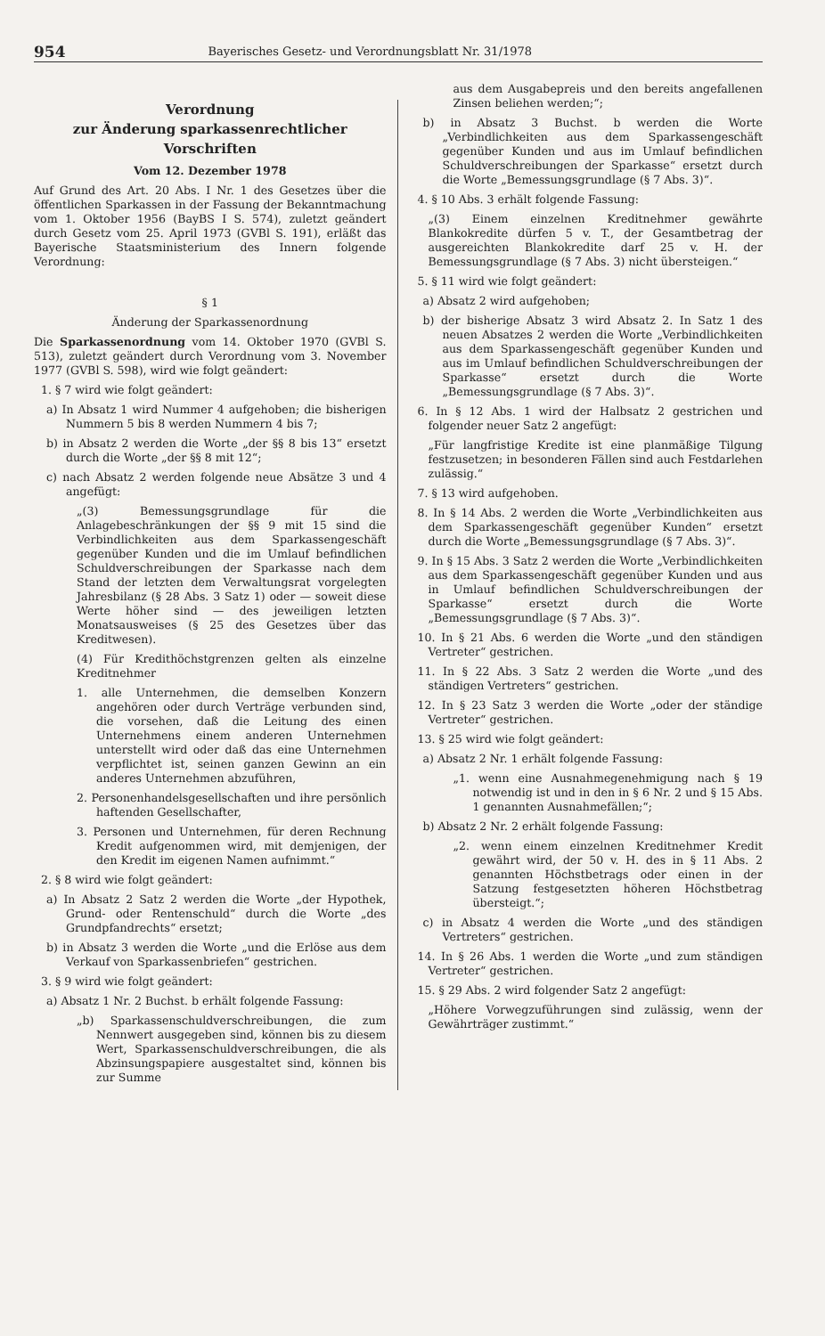954 Bayerisches Gesetz- und Verordnungsblatt Nr. 31/1978
Verordnung
zur Änderung sparkassenrechtlicher
Vorschriften
Vom 12. Dezember 1978
Auf Grund des Art. 20 Abs. I Nr. 1 des Gesetzes über die öffentlichen Sparkassen in der Fassung der Bekanntmachung vom 1. Oktober 1956 (BayBS I S. 574), zuletzt geändert durch Gesetz vom 25. April 1973 (GVBl S. 191), erläßt das Bayerische Staatsministerium des Innern folgende Verordnung:
§ 1
Änderung der Sparkassenordnung
Die Sparkassenordnung vom 14. Oktober 1970 (GVBl S. 513), zuletzt geändert durch Verordnung vom 3. November 1977 (GVBl S. 598), wird wie folgt geändert:
1. § 7 wird wie folgt geändert:
a) In Absatz 1 wird Nummer 4 aufgehoben; die bisherigen Nummern 5 bis 8 werden Nummern 4 bis 7;
b) in Absatz 2 werden die Worte „der §§ 8 bis 13“ ersetzt durch die Worte „der §§ 8 mit 12“;
c) nach Absatz 2 werden folgende neue Absätze 3 und 4 angefügt:
„(3) Bemessungsgrundlage für die Anlagebeschränkungen der §§ 9 mit 15 sind die Verbindlichkeiten aus dem Sparkassengeschäft gegenüber Kunden und die im Umlauf befindlichen Schuldverschreibungen der Sparkasse nach dem Stand der letzten dem Verwaltungsrat vorgelegten Jahresbilanz (§ 28 Abs. 3 Satz 1) oder — soweit diese Werte höher sind — des jeweiligen letzten Monatsausweises (§ 25 des Gesetzes über das Kreditwesen).
(4) Für Kredithöchstgrenzen gelten als einzelne Kreditnehmer
1. alle Unternehmen, die demselben Konzern angehören oder durch Verträge verbunden sind, die vorsehen, daß die Leitung des einen Unternehmens einem anderen Unternehmen unterstellt wird oder daß das eine Unternehmen verpflichtet ist, seinen ganzen Gewinn an ein anderes Unternehmen abzuführen,
2. Personenhandelsgesellschaften und ihre persönlich haftenden Gesellschafter,
3. Personen und Unternehmen, für deren Rechnung Kredit aufgenommen wird, mit demjenigen, der den Kredit im eigenen Namen aufnimmt.“
2. § 8 wird wie folgt geändert:
a) In Absatz 2 Satz 2 werden die Worte „der Hypothek, Grund- oder Rentenschuld“ durch die Worte „des Grundpfandrechts“ ersetzt;
b) in Absatz 3 werden die Worte „und die Erlöse aus dem Verkauf von Sparkassenbriefen“ gestrichen.
3. § 9 wird wie folgt geändert:
a) Absatz 1 Nr. 2 Buchst. b erhält folgende Fassung:
„b) Sparkassenschuldverschreibungen, die zum Nennwert ausgegeben sind, können bis zu diesem Wert, Sparkassenschuldverschreibungen, die als Abzinsungspapiere ausgestaltet sind, können bis zur Summe
aus dem Ausgabepreis und den bereits angefallenen Zinsen beliehen werden;“;
b) in Absatz 3 Buchst. b werden die Worte „Verbindlichkeiten aus dem Sparkassengeschäft gegenüber Kunden und aus im Umlauf befindlichen Schuldverschreibungen der Sparkasse“ ersetzt durch die Worte „Bemessungsgrundlage (§ 7 Abs. 3)“.
4. § 10 Abs. 3 erhält folgende Fassung:
„(3) Einem einzelnen Kreditnehmer gewährte Blankokredite dürfen 5 v. T., der Gesamtbetrag der ausgereichten Blankokredite darf 25 v. H. der Bemessungsgrundlage (§ 7 Abs. 3) nicht übersteigen.“
5. § 11 wird wie folgt geändert:
a) Absatz 2 wird aufgehoben;
b) der bisherige Absatz 3 wird Absatz 2. In Satz 1 des neuen Absatzes 2 werden die Worte „Verbindlichkeiten aus dem Sparkassengeschäft gegenüber Kunden und aus im Umlauf befindlichen Schuldverschreibungen der Sparkasse“ ersetzt durch die Worte „Bemessungsgrundlage (§ 7 Abs. 3)“.
6. In § 12 Abs. 1 wird der Halbsatz 2 gestrichen und folgender neuer Satz 2 angefügt:
„Für langfristige Kredite ist eine planmäßige Tilgung festzusetzen; in besonderen Fällen sind auch Festdarlehen zulässig.“
7. § 13 wird aufgehoben.
8. In § 14 Abs. 2 werden die Worte „Verbindlichkeiten aus dem Sparkassengeschäft gegenüber Kunden“ ersetzt durch die Worte „Bemessungsgrundlage (§ 7 Abs. 3)“.
9. In § 15 Abs. 3 Satz 2 werden die Worte „Verbindlichkeiten aus dem Sparkassengeschäft gegenüber Kunden und aus in Umlauf befindlichen Schuldverschreibungen der Sparkasse“ ersetzt durch die Worte „Bemessungsgrundlage (§ 7 Abs. 3)“.
10. In § 21 Abs. 6 werden die Worte „und den ständigen Vertreter“ gestrichen.
11. In § 22 Abs. 3 Satz 2 werden die Worte „und des ständigen Vertreters“ gestrichen.
12. In § 23 Satz 3 werden die Worte „oder der ständige Vertreter“ gestrichen.
13. § 25 wird wie folgt geändert:
a) Absatz 2 Nr. 1 erhält folgende Fassung:
„1. wenn eine Ausnahmegenehmigung nach § 19 notwendig ist und in den in § 6 Nr. 2 und § 15 Abs. 1 genannten Ausnahmefällen;“;
b) Absatz 2 Nr. 2 erhält folgende Fassung:
„2. wenn einem einzelnen Kreditnehmer Kredit gewährt wird, der 50 v. H. des in § 11 Abs. 2 genannten Höchstbetrags oder einen in der Satzung festgesetzten höheren Höchstbetrag übersteigt.“;
c) in Absatz 4 werden die Worte „und des ständigen Vertreters“ gestrichen.
14. In § 26 Abs. 1 werden die Worte „und zum ständigen Vertreter“ gestrichen.
15. § 29 Abs. 2 wird folgender Satz 2 angefügt:
„Höhere Vorwegzuführungen sind zulässig, wenn der Gewährträger zustimmt.“